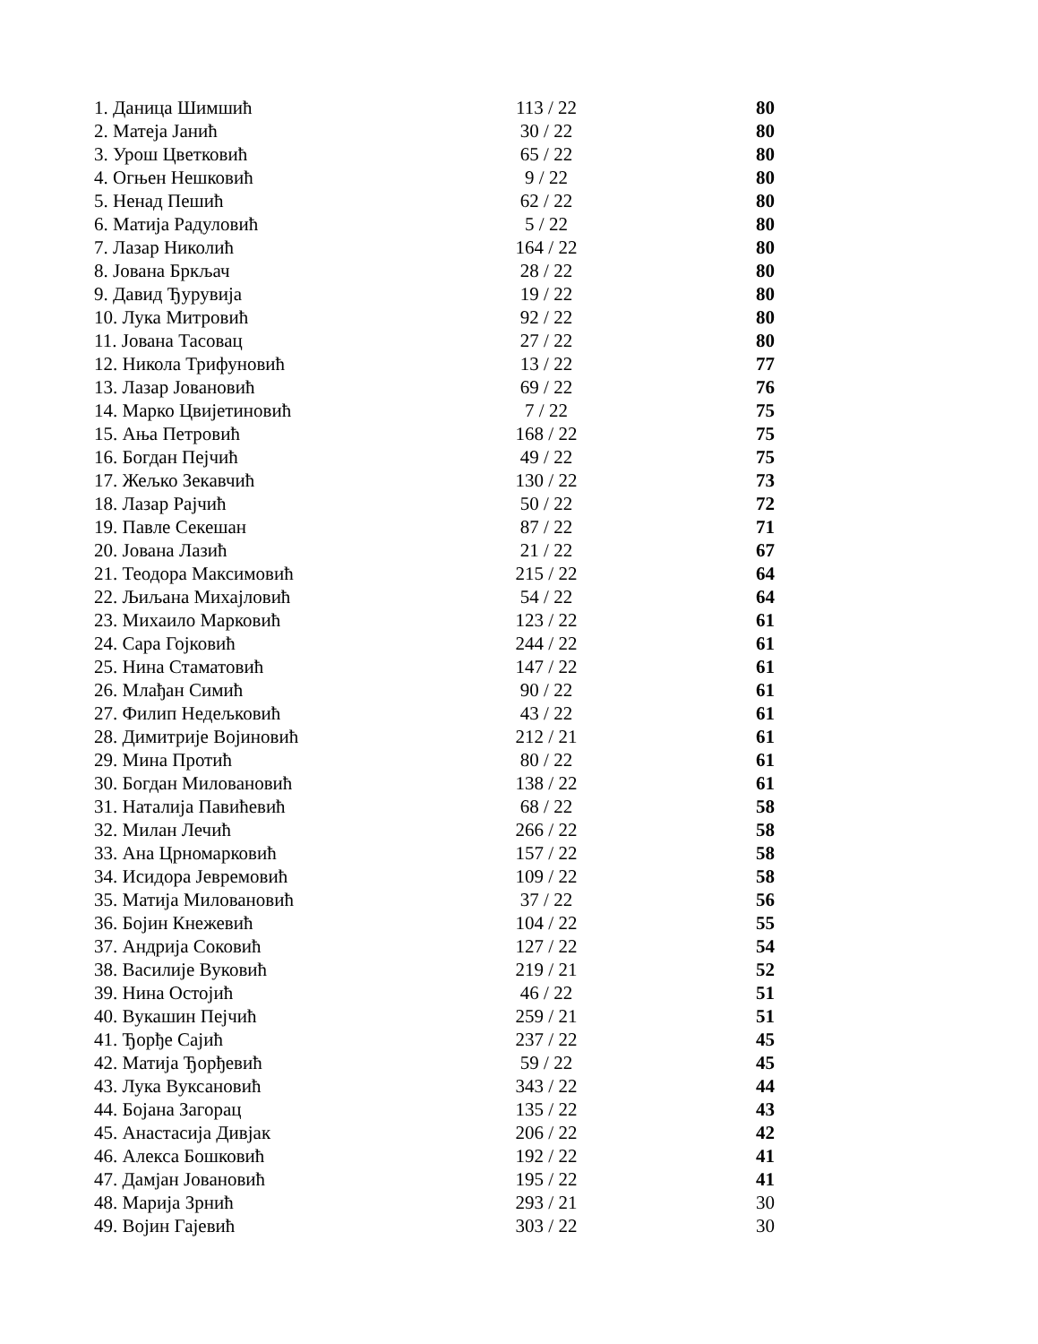| 1. Даница Шимшић | 113 / 22 | 80 |
| 2. Матеја Јанић | 30 / 22 | 80 |
| 3. Урош Цветковић | 65 / 22 | 80 |
| 4. Огњен Нешковић | 9 / 22 | 80 |
| 5. Ненад Пешић | 62 / 22 | 80 |
| 6. Матија Радуловић | 5 / 22 | 80 |
| 7. Лазар Николић | 164 / 22 | 80 |
| 8. Јована Бркљач | 28 / 22 | 80 |
| 9. Давид Ђурувија | 19 / 22 | 80 |
| 10. Лука Митровић | 92 / 22 | 80 |
| 11. Јована Тасовац | 27 / 22 | 80 |
| 12. Никола Трифуновић | 13 / 22 | 77 |
| 13. Лазар Јовановић | 69 / 22 | 76 |
| 14. Марко Цвијетиновић | 7 / 22 | 75 |
| 15. Ања Петровић | 168 / 22 | 75 |
| 16. Богдан Пејчић | 49 / 22 | 75 |
| 17. Жељко Зекавчић | 130 / 22 | 73 |
| 18. Лазар Рајчић | 50 / 22 | 72 |
| 19. Павле Секешан | 87 / 22 | 71 |
| 20. Јована Лазић | 21 / 22 | 67 |
| 21. Теодора Максимовић | 215 / 22 | 64 |
| 22. Љиљана Михајловић | 54 / 22 | 64 |
| 23. Михаило Марковић | 123 / 22 | 61 |
| 24. Сара Гојковић | 244 / 22 | 61 |
| 25. Нина Стаматовић | 147 / 22 | 61 |
| 26. Млађан Симић | 90 / 22 | 61 |
| 27. Филип Недељковић | 43 / 22 | 61 |
| 28. Димитрије Војиновић | 212 / 21 | 61 |
| 29. Мина Протић | 80 / 22 | 61 |
| 30. Богдан Миловановић | 138 / 22 | 61 |
| 31. Наталија Павићевић | 68 / 22 | 58 |
| 32. Милан Лечић | 266 / 22 | 58 |
| 33. Ана Црномарковић | 157 / 22 | 58 |
| 34. Исидора Јевремовић | 109 / 22 | 58 |
| 35. Матија Миловановић | 37 / 22 | 56 |
| 36. Бојин Кнежевић | 104 / 22 | 55 |
| 37. Андрија Соковић | 127 / 22 | 54 |
| 38. Василије Вуковић | 219 / 21 | 52 |
| 39. Нина Остојић | 46 / 22 | 51 |
| 40. Вукашин Пејчић | 259 / 21 | 51 |
| 41. Ђорђе Сајић | 237 / 22 | 45 |
| 42. Матија Ђорђевић | 59 / 22 | 45 |
| 43. Лука Вуксановић | 343 / 22 | 44 |
| 44. Бојана Загорац | 135 / 22 | 43 |
| 45. Анастасија Дивјак | 206 / 22 | 42 |
| 46. Алекса Бошковић | 192 / 22 | 41 |
| 47. Дамјан Јовановић | 195 / 22 | 41 |
| 48. Марија Зрнић | 293 / 21 | 30 |
| 49. Војин Гајевић | 303 / 22 | 30 |